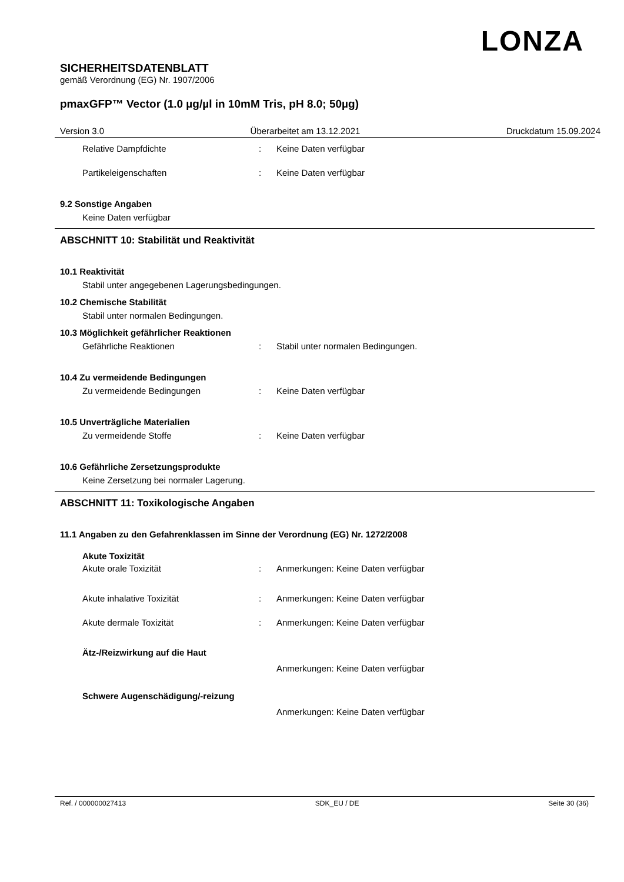LONZA
SICHERHEITSDATENBLATT
gemäß Verordnung (EG) Nr. 1907/2006
pmaxGFP™ Vector (1.0 µg/µl in 10mM Tris, pH 8.0; 50µg)
Version 3.0 Überarbeitet am 13.12.2021 Druckdatum 15.09.2024
Relative Dampfdichte: Keine Daten verfügbar
Partikeleigenschaften: Keine Daten verfügbar
9.2 Sonstige Angaben
Keine Daten verfügbar
ABSCHNITT 10: Stabilität und Reaktivität
10.1 Reaktivität
Stabil unter angegebenen Lagerungsbedingungen.
10.2 Chemische Stabilität
Stabil unter normalen Bedingungen.
10.3 Möglichkeit gefährlicher Reaktionen
Gefährliche Reaktionen: Stabil unter normalen Bedingungen.
10.4 Zu vermeidende Bedingungen
Zu vermeidende Bedingungen: Keine Daten verfügbar
10.5 Unverträgliche Materialien
Zu vermeidende Stoffe: Keine Daten verfügbar
10.6 Gefährliche Zersetzungsprodukte
Keine Zersetzung bei normaler Lagerung.
ABSCHNITT 11: Toxikologische Angaben
11.1 Angaben zu den Gefahrenklassen im Sinne der Verordnung (EG) Nr. 1272/2008
Akute Toxizität
Akute orale Toxizität: Anmerkungen: Keine Daten verfügbar
Akute inhalative Toxizität: Anmerkungen: Keine Daten verfügbar
Akute dermale Toxizität: Anmerkungen: Keine Daten verfügbar
Ätz-/Reizwirkung auf die Haut
Anmerkungen: Keine Daten verfügbar
Schwere Augenschädigung/-reizung
Anmerkungen: Keine Daten verfügbar
Ref. / 000000027413 SDK_EU / DE Seite 30 (36)